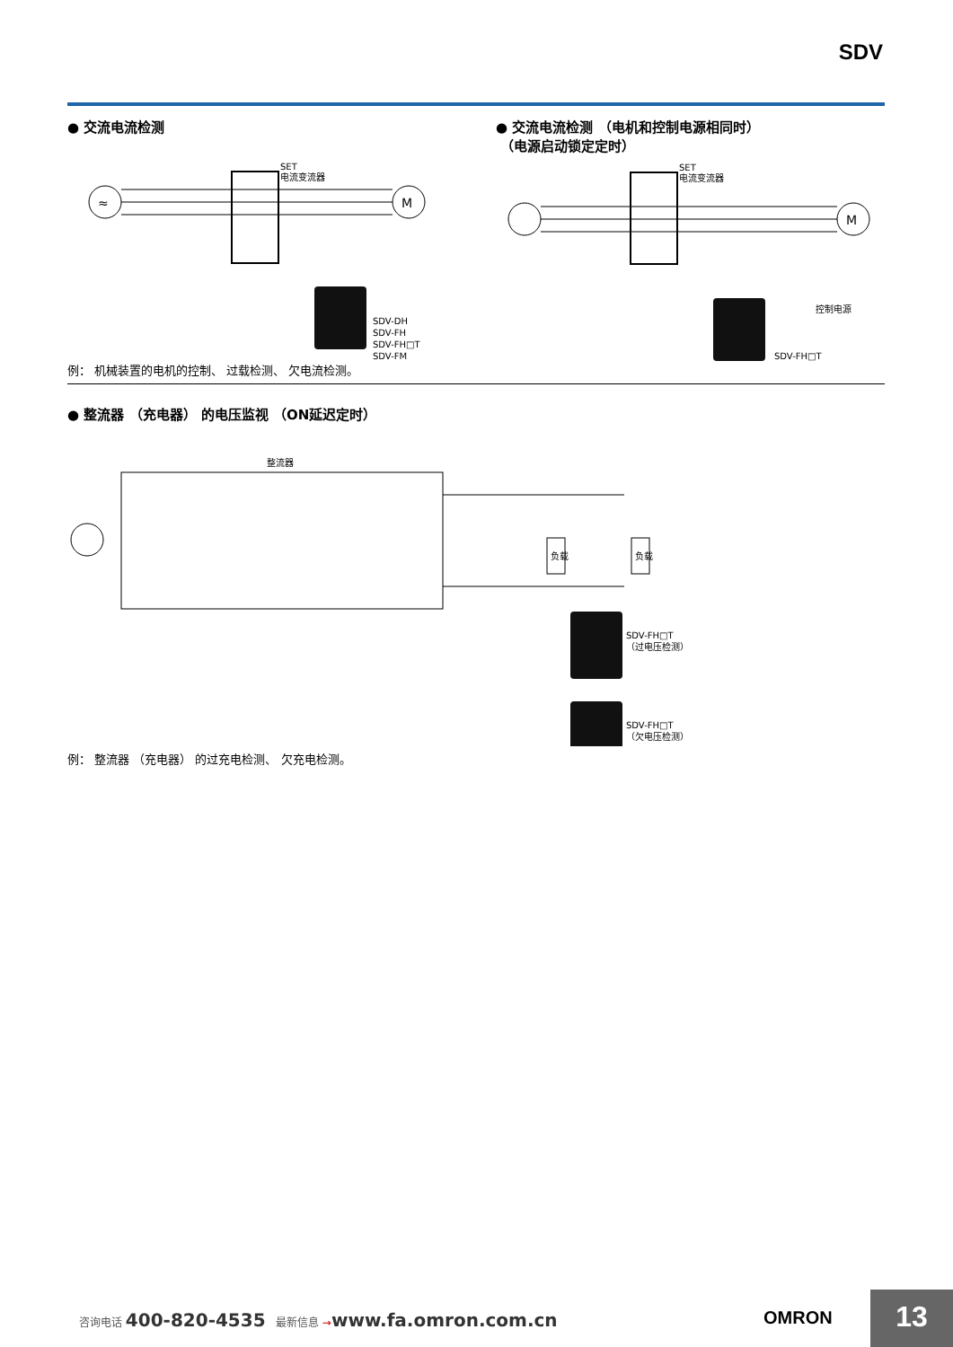SDV
● 交流电流检测
≈
M
SET
电流变流器
SDV-DH
SDV-FH
SDV-FH□T
SDV-FM
例： 机械装置的电机的控制、 过载检测、 欠电流检测。
● 交流电流检测 （电机和控制电源相同时）
（电源启动锁定定时）
M
SET
电流变流器
控制电源
SDV-FH□T
● 整流器 （充电器） 的电压监视 （ON延迟定时）
整流器
负载
负载
SDV-FH□T
（过电压检测）
SDV-FH□T
（欠电压检测）
例： 整流器 （充电器） 的过充电检测、 欠充电检测。
咨询电话 400-820-4535 最新信息 →www.fa.omron.com.cn
OMRON 13